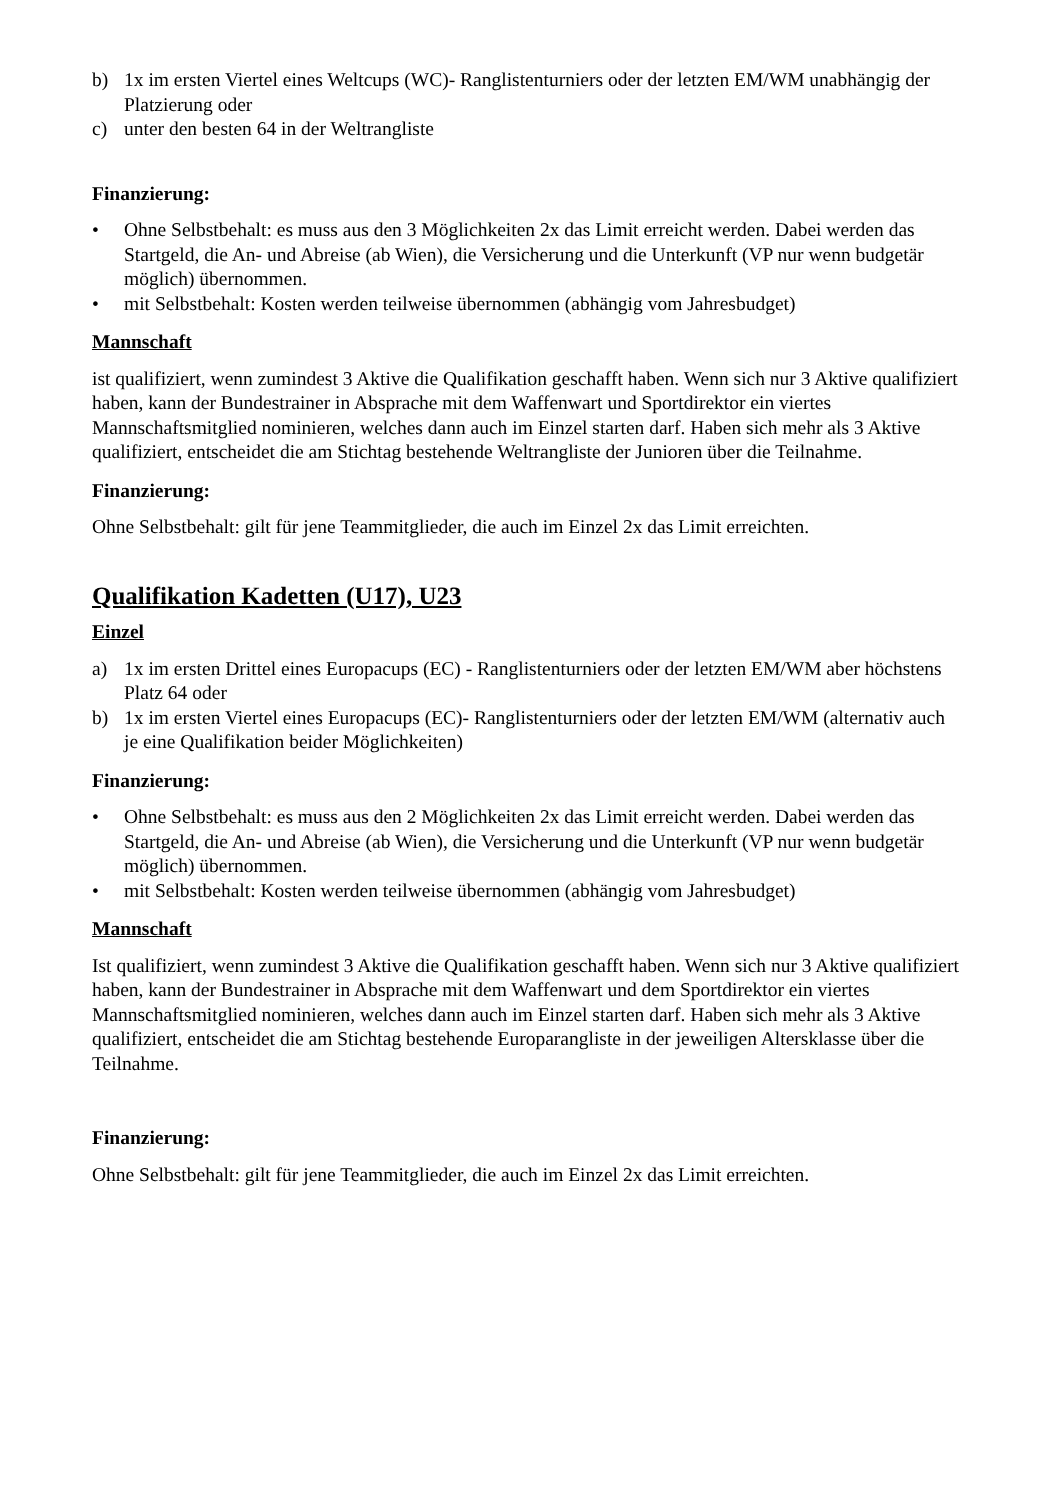b) 1x im ersten Viertel eines Weltcups (WC)- Ranglistenturniers oder der letzten EM/WM unabhängig der Platzierung oder
c) unter den besten 64 in der Weltrangliste
Finanzierung:
• Ohne Selbstbehalt: es muss aus den 3 Möglichkeiten 2x das Limit erreicht werden. Dabei werden das Startgeld, die An- und Abreise (ab Wien), die Versicherung und die Unterkunft (VP nur wenn budgetär möglich) übernommen.
• mit Selbstbehalt: Kosten werden teilweise übernommen (abhängig vom Jahresbudget)
Mannschaft
ist qualifiziert, wenn zumindest 3 Aktive die Qualifikation geschafft haben. Wenn sich nur 3 Aktive qualifiziert haben, kann der Bundestrainer in Absprache mit dem Waffenwart und Sportdirektor ein viertes Mannschaftsmitglied nominieren, welches dann auch im Einzel starten darf. Haben sich mehr als 3 Aktive qualifiziert, entscheidet die am Stichtag bestehende Weltrangliste der Junioren über die Teilnahme.
Finanzierung:
Ohne Selbstbehalt: gilt für jene Teammitglieder, die auch im Einzel 2x das Limit erreichten.
Qualifikation Kadetten (U17), U23
Einzel
a) 1x im ersten Drittel eines Europacups (EC) - Ranglistenturniers oder der letzten EM/WM aber höchstens Platz 64 oder
b) 1x im ersten Viertel eines Europacups (EC)- Ranglistenturniers oder der letzten EM/WM (alternativ auch je eine Qualifikation beider Möglichkeiten)
Finanzierung:
• Ohne Selbstbehalt: es muss aus den 2 Möglichkeiten 2x das Limit erreicht werden. Dabei werden das Startgeld, die An- und Abreise (ab Wien), die Versicherung und die Unterkunft (VP nur wenn budgetär möglich) übernommen.
• mit Selbstbehalt: Kosten werden teilweise übernommen (abhängig vom Jahresbudget)
Mannschaft
Ist qualifiziert, wenn zumindest 3 Aktive die Qualifikation geschafft haben. Wenn sich nur 3 Aktive qualifiziert haben, kann der Bundestrainer in Absprache mit dem Waffenwart und dem Sportdirektor ein viertes Mannschaftsmitglied nominieren, welches dann auch im Einzel starten darf. Haben sich mehr als 3 Aktive qualifiziert, entscheidet die am Stichtag bestehende Europarangliste in der jeweiligen Altersklasse über die Teilnahme.
Finanzierung:
Ohne Selbstbehalt: gilt für jene Teammitglieder, die auch im Einzel 2x das Limit erreichten.